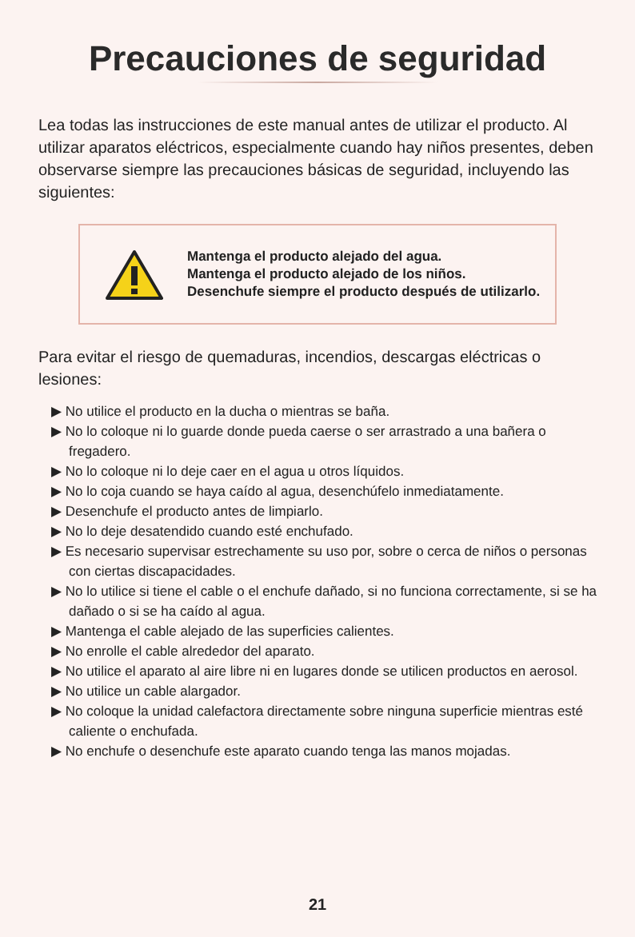Precauciones de seguridad
Lea todas las instrucciones de este manual antes de utilizar el producto. Al utilizar aparatos eléctricos, especialmente cuando hay niños presentes, deben observarse siempre las precauciones básicas de seguridad, incluyendo las siguientes:
Mantenga el producto alejado del agua.
Mantenga el producto alejado de los niños.
Desenchufe siempre el producto después de utilizarlo.
Para evitar el riesgo de quemaduras, incendios, descargas eléctricas o lesiones:
▶ No utilice el producto en la ducha o mientras se baña.
▶ No lo coloque ni lo guarde donde pueda caerse o ser arrastrado a una bañera o fregadero.
▶ No lo coloque ni lo deje caer en el agua u otros líquidos.
▶ No lo coja cuando se haya caído al agua, desenchúfelo inmediatamente.
▶ Desenchufe el producto antes de limpiarlo.
▶ No lo deje desatendido cuando esté enchufado.
▶ Es necesario supervisar estrechamente su uso por, sobre o cerca de niños o personas con ciertas discapacidades.
▶ No lo utilice si tiene el cable o el enchufe dañado, si no funciona correctamente, si se ha dañado o si se ha caído al agua.
▶ Mantenga el cable alejado de las superficies calientes.
▶ No enrolle el cable alrededor del aparato.
▶ No utilice el aparato al aire libre ni en lugares donde se utilicen productos en aerosol.
▶ No utilice un cable alargador.
▶ No coloque la unidad calefactora directamente sobre ninguna superficie mientras esté caliente o enchufada.
▶ No enchufe o desenchufe este aparato cuando tenga las manos mojadas.
21